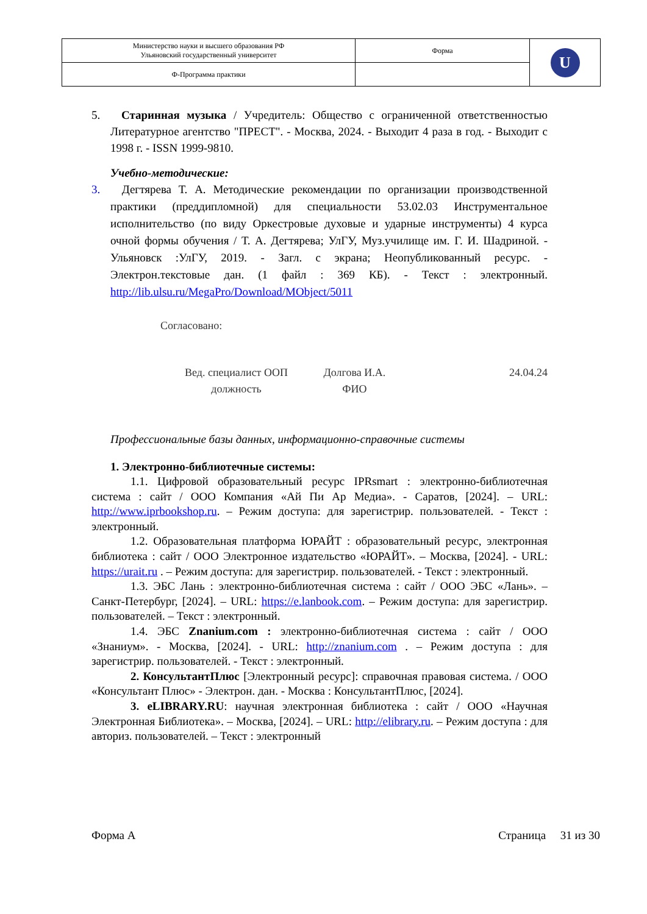| Министерство науки и высшего образования РФ Ульяновский государственный университет | Форма | U |
| Ф-Программа практики | | |
5. Старинная музыка / Учредитель: Общество с ограниченной ответственностью Литературное агентство "ПРЕСТ". - Москва, 2024. - Выходит 4 раза в год. - Выходит с 1998 г. - ISSN 1999-9810.
Учебно-методические:
3. Дегтярева Т. А. Методические рекомендации по организации производственной практики (преддипломной) для специальности 53.02.03 Инструментальное исполнительство (по виду Оркестровые духовые и ударные инструменты) 4 курса очной формы обучения / Т. А. Дегтярева; УлГУ, Муз.училище им. Г. И. Шадриной. - Ульяновск :УлГУ, 2019. - Загл. с экрана; Неопубликованный ресурс. - Электрон.текстовые дан. (1 файл : 369 КБ). - Текст : электронный. http://lib.ulsu.ru/MegaPro/Download/MObject/5011
Согласовано:
Вед. специалист ООП
должность
Долгова И.А.
ФИО
24.04.24
Профессиональные базы данных, информационно-справочные системы
1. Электронно-библиотечные системы:
1.1. Цифровой образовательный ресурс IPRsmart : электронно-библиотечная система : сайт / ООО Компания «Ай Пи Ар Медиа». - Саратов, [2024]. – URL: http://www.iprbookshop.ru. – Режим доступа: для зарегистрир. пользователей. - Текст : электронный.
1.2. Образовательная платформа ЮРАЙТ : образовательный ресурс, электронная библиотека : сайт / ООО Электронное издательство «ЮРАЙТ». – Москва, [2024]. - URL: https://urait.ru . – Режим доступа: для зарегистрир. пользователей. - Текст : электронный.
1.3. ЭБС Лань : электронно-библиотечная система : сайт / ООО ЭБС «Лань». – Санкт-Петербург, [2024]. – URL: https://e.lanbook.com. – Режим доступа: для зарегистрир. пользователей. – Текст : электронный.
1.4. ЭБС Znanium.com : электронно-библиотечная система : сайт / ООО «Знаниум». - Москва, [2024]. - URL: http://znanium.com . – Режим доступа : для зарегистрир. пользователей. - Текст : электронный.
2. КонсультантПлюс [Электронный ресурс]: справочная правовая система. / ООО «Консультант Плюс» - Электрон. дан. - Москва : КонсультантПлюс, [2024].
3. eLIBRARY.RU: научная электронная библиотека : сайт / ООО «Научная Электронная Библиотека». – Москва, [2024]. – URL: http://elibrary.ru. – Режим доступа : для авториз. пользователей. – Текст : электронный
Форма А Страница 31 из 30